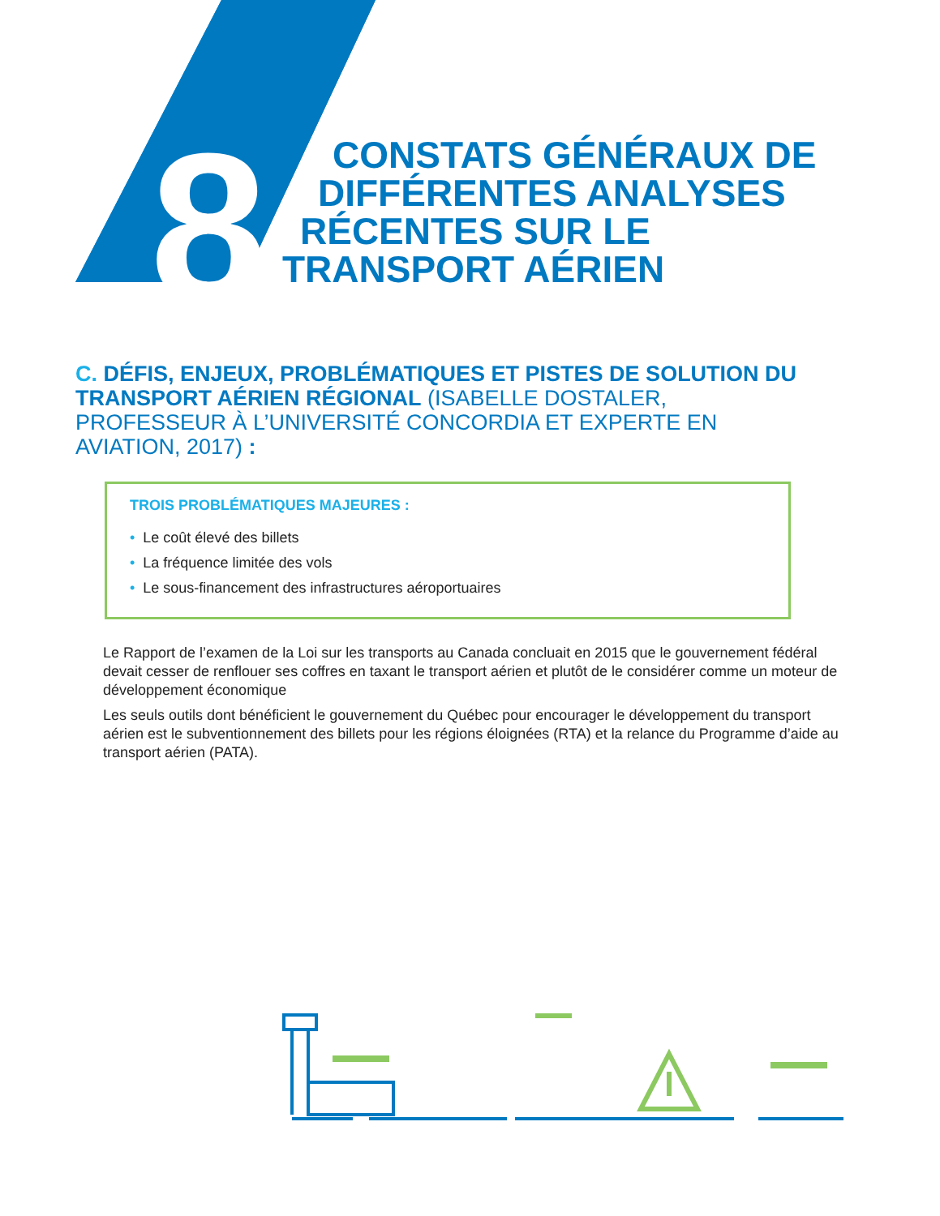8
CONSTATS GÉNÉRAUX DE
DIFFÉRENTES ANALYSES
RÉCENTES SUR LE
TRANSPORT AÉRIEN
C. DÉFIS, ENJEUX, PROBLÉMATIQUES ET PISTES DE SOLUTION DU TRANSPORT AÉRIEN RÉGIONAL (ISABELLE DOSTALER, PROFESSEUR À L’UNIVERSITÉ CONCORDIA ET EXPERTE EN AVIATION, 2017) :
TROIS PROBLÉMATIQUES MAJEURES :
• Le coût élevé des billets
• La fréquence limitée des vols
• Le sous-financement des infrastructures aéroportuaires
Le Rapport de l’examen de la Loi sur les transports au Canada concluait en 2015 que le gouvernement fédéral devait cesser de renflouer ses coffres en taxant le transport aérien et plutôt de le considérer comme un moteur de développement économique
Les seuls outils dont bénéficient le gouvernement du Québec pour encourager le développement du transport aérien est le subventionnement des billets pour les régions éloignées (RTA) et la relance du Programme d’aide au transport aérien (PATA).